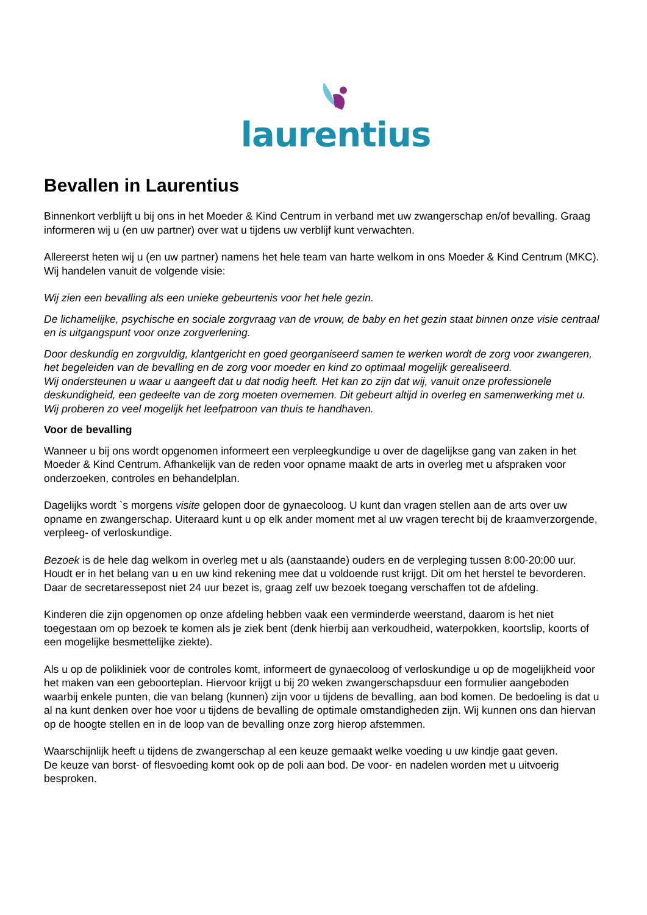laurentius
Bevallen in Laurentius
Binnenkort verblijft u bij ons in het Moeder & Kind Centrum in verband met uw zwangerschap en/of bevalling. Graag informeren wij u (en uw partner) over wat u tijdens uw verblijf kunt verwachten.
Allereerst heten wij u (en uw partner) namens het hele team van harte welkom in ons Moeder & Kind Centrum (MKC). Wij handelen vanuit de volgende visie:
Wij zien een bevalling als een unieke gebeurtenis voor het hele gezin.
De lichamelijke, psychische en sociale zorgvraag van de vrouw, de baby en het gezin staat binnen onze visie centraal en is uitgangspunt voor onze zorgverlening.
Door deskundig en zorgvuldig, klantgericht en goed georganiseerd samen te werken wordt de zorg voor zwangeren, het begeleiden van de bevalling en de zorg voor moeder en kind zo optimaal mogelijk gerealiseerd.
Wij ondersteunen u waar u aangeeft dat u dat nodig heeft. Het kan zo zijn dat wij, vanuit onze professionele deskundigheid, een gedeelte van de zorg moeten overnemen. Dit gebeurt altijd in overleg en samenwerking met u. Wij proberen zo veel mogelijk het leefpatroon van thuis te handhaven.
Voor de bevalling
Wanneer u bij ons wordt opgenomen informeert een verpleegkundige u over de dagelijkse gang van zaken in het Moeder & Kind Centrum. Afhankelijk van de reden voor opname maakt de arts in overleg met u afspraken voor onderzoeken, controles en behandelplan.
Dagelijks wordt `s morgens visite gelopen door de gynaecoloog. U kunt dan vragen stellen aan de arts over uw opname en zwangerschap. Uiteraard kunt u op elk ander moment met al uw vragen terecht bij de kraamverzorgende, verpleeg- of verloskundige.
Bezoek is de hele dag welkom in overleg met u als (aanstaande) ouders en de verpleging tussen 8:00-20:00 uur. Houdt er in het belang van u en uw kind rekening mee dat u voldoende rust krijgt. Dit om het herstel te bevorderen.
Daar de secretaressepost niet 24 uur bezet is, graag zelf uw bezoek toegang verschaffen tot de afdeling.
Kinderen die zijn opgenomen op onze afdeling hebben vaak een verminderde weerstand, daarom is het niet toegestaan om op bezoek te komen als je ziek bent (denk hierbij aan verkoudheid, waterpokken, koortslip, koorts of een mogelijke besmettelijke ziekte).
Als u op de polikliniek voor de controles komt, informeert de gynaecoloog of verloskundige u op de mogelijkheid voor het maken van een geboorteplan. Hiervoor krijgt u bij 20 weken zwangerschapsduur een formulier aangeboden waarbij enkele punten, die van belang (kunnen) zijn voor u tijdens de bevalling, aan bod komen. De bedoeling is dat u al na kunt denken over hoe voor u tijdens de bevalling de optimale omstandigheden zijn. Wij kunnen ons dan hiervan op de hoogte stellen en in de loop van de bevalling onze zorg hierop afstemmen.
Waarschijnlijk heeft u tijdens de zwangerschap al een keuze gemaakt welke voeding u uw kindje gaat geven.
De keuze van borst- of flesvoeding komt ook op de poli aan bod. De voor- en nadelen worden met u uitvoerig besproken.